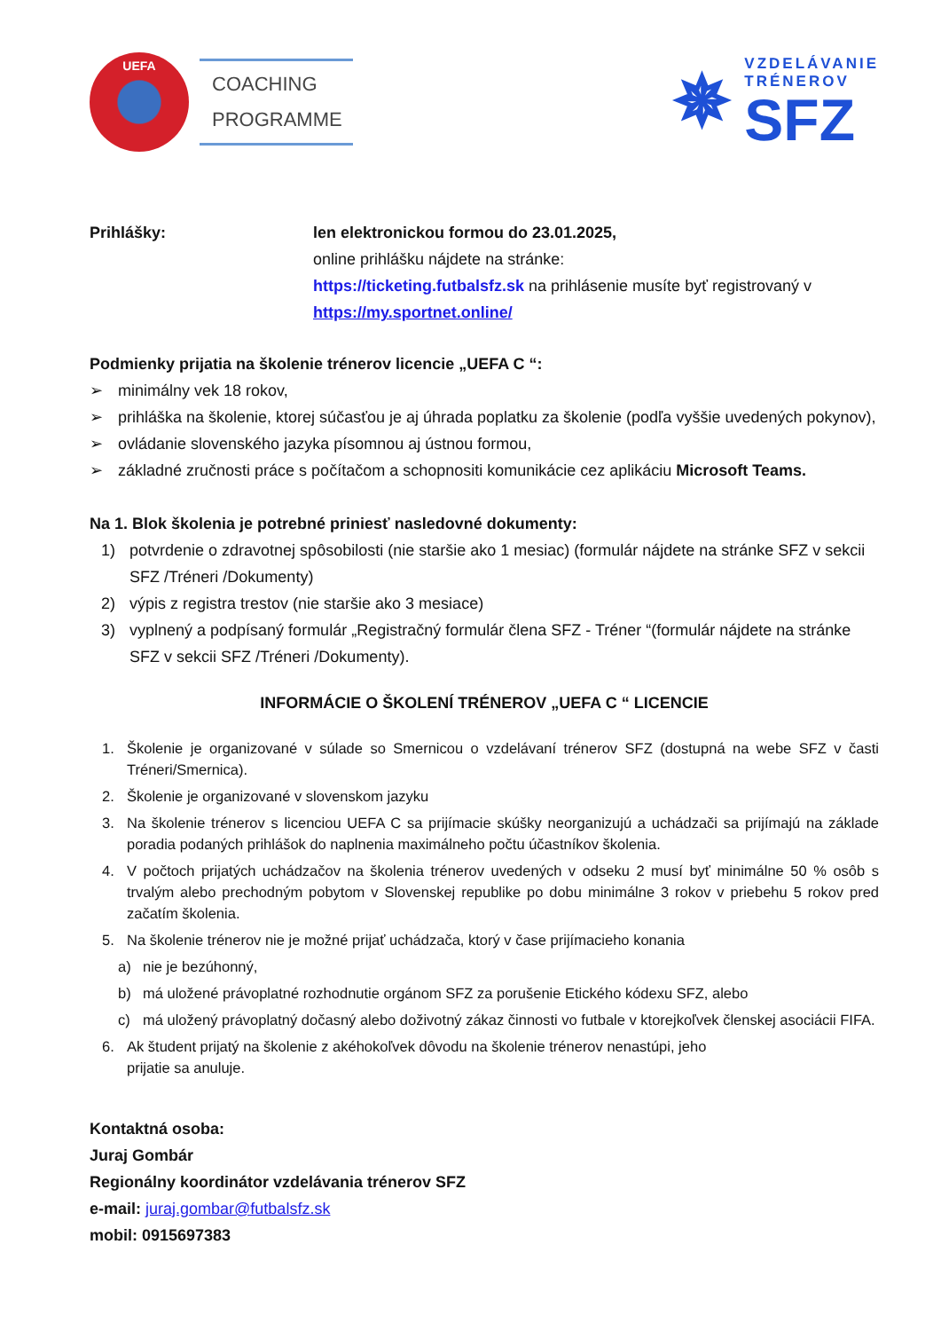UEFA
COACHING
PROGRAMME
✵
VZDELÁVANIE
TRÉNEROV
SFZ
Prihlášky: len elektronickou formou do 23.01.2025,
online prihlášku nájdete na stránke:
https://ticketing.futbalsfz.sk na prihlásenie musíte byť registrovaný v
https://my.sportnet.online/
Podmienky prijatia na školenie trénerov licencie „UEFA C “:
➢ minimálny vek 18 rokov,
➢ prihláška na školenie, ktorej súčasťou je aj úhrada poplatku za školenie (podľa vyššie uvedených pokynov),
➢ ovládanie slovenského jazyka písomnou aj ústnou formou,
➢ základné zručnosti práce s počítačom a schopnositi komunikácie cez aplikáciu Microsoft Teams.
Na 1. Blok školenia je potrebné priniesť nasledovné dokumenty:
1) potvrdenie o zdravotnej spôsobilosti (nie staršie ako 1 mesiac) (formulár nájdete na stránke SFZ v sekcii SFZ /Tréneri /Dokumenty)
2) výpis z registra trestov (nie staršie ako 3 mesiace)
3) vyplnený a podpísaný formulár „Registračný formulár člena SFZ - Tréner “(formulár nájdete na stránke SFZ v sekcii SFZ /Tréneri /Dokumenty).
INFORMÁCIE O ŠKOLENÍ TRÉNEROV „UEFA C “ LICENCIE
1. Školenie je organizované v súlade so Smernicou o vzdelávaní trénerov SFZ (dostupná na webe SFZ v časti Tréneri/Smernica).
2. Školenie je organizované v slovenskom jazyku
3. Na školenie trénerov s licenciou UEFA C sa prijímacie skúšky neorganizujú a uchádzači sa prijímajú na základe poradia podaných prihlášok do naplnenia maximálneho počtu účastníkov školenia.
4. V počtoch prijatých uchádzačov na školenia trénerov uvedených v odseku 2 musí byť minimálne 50 % osôb s trvalým alebo prechodným pobytom v Slovenskej republike po dobu minimálne 3 rokov v priebehu 5 rokov pred začatím školenia.
5. Na školenie trénerov nie je možné prijať uchádzača, ktorý v čase prijímacieho konania
a) nie je bezúhonný,
b) má uložené právoplatné rozhodnutie orgánom SFZ za porušenie Etického kódexu SFZ, alebo
c) má uložený právoplatný dočasný alebo doživotný zákaz činnosti vo futbale v ktorejkoľvek členskej asociácii FIFA.
6. Ak študent prijatý na školenie z akéhokoľvek dôvodu na školenie trénerov nenastúpi, jeho
prijatie sa anuluje.
Kontaktná osoba:
Juraj Gombár
Regionálny koordinátor vzdelávania trénerov SFZ
e-mail: juraj.gombar@futbalsfz.sk
mobil: 0915697383